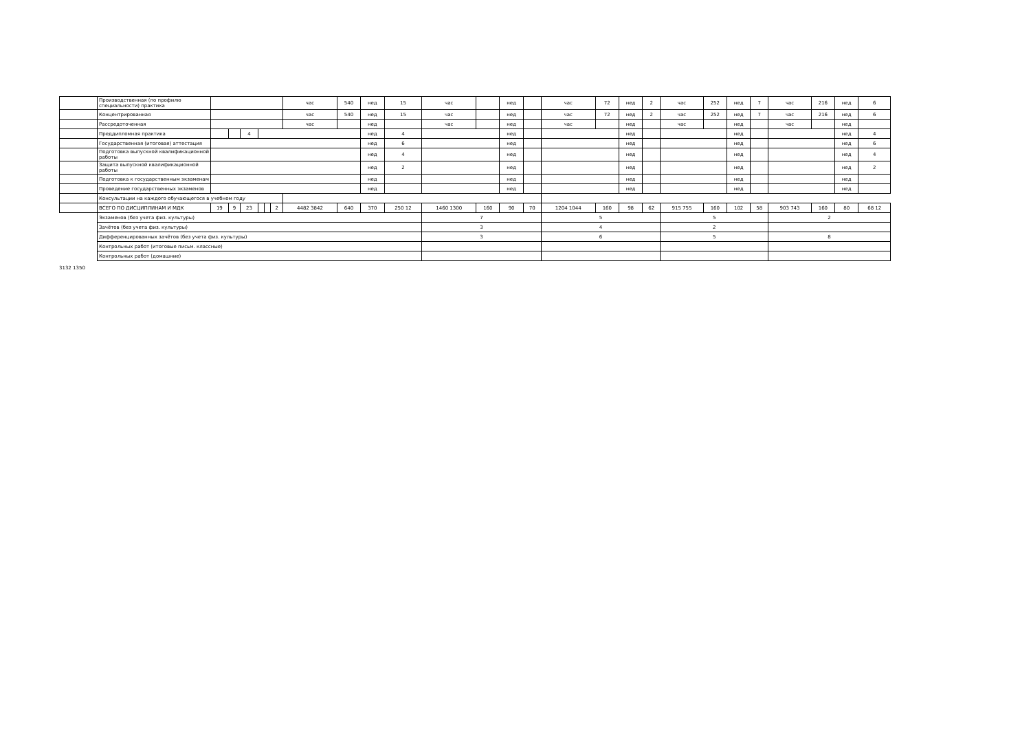| | Производственная (по профилю специальности) практика | | | | | | | час | 540 | нед | 15 | час | | нед | | час | 72 | нед | 2 | час | 252 | нед | 7 | час | 216 | нед | 6 |
| | Концентрированная | | | | | | | час | 540 | нед | 15 | час | | нед | | час | 72 | нед | 2 | час | 252 | нед | 7 | час | 216 | нед | 6 |
| | Рассредоточенная | | | | | | | час | | нед | | час | | нед | | час | | нед | | час | | нед | | час | | нед | |
| | Преддипломная практика | | | 4 | | | | | | нед | 4 | | | нед | | | | нед | | | | нед | | | | нед | 4 |
| | Государственная (итоговая) аттестация | | | | | | | | | нед | 6 | | | нед | | | | нед | | | | нед | | | | нед | 6 |
| | Подготовка выпускной квалификационной работы | | | | | | | | | нед | 4 | | | нед | | | | нед | | | | нед | | | | нед | 4 |
| | Защита выпускной квалификационной работы | | | | | | | | | нед | 2 | | | нед | | | | нед | | | | нед | | | | нед | 2 |
| | Подготовка к государственным экзаменам | | | | | | | | | нед | | | | нед | | | | нед | | | | нед | | | | нед | |
| | Проведение государственных экзаменов | | | | | | | | | нед | | | | нед | | | | нед | | | | нед | | | | нед | |
| | Консультации на каждого обучающегося в учебном году | | | | | | | | | | | | | | | | | | | | | | | | | | |
| | ВСЕГО ПО ДИСЦИПЛИНАМ И МДК | 19 | 9 | 23 | | | 2 | 4482 3842 | 640 | 370 | 250 12 | 1460 1300 | 160 | 90 | 70 | 1204 1044 | 160 | 98 | 62 | 915 755 | 160 | 102 | 58 | 903 743 | 160 | 80 | 68 12 |
| | Экзаменов (без учета физ. культуры) | | | | | | | | | | | 7 | | | | 5 | | | | 5 | | | | 2 | | | |
| | Зачётов (без учета физ. культуры) | | | | | | | | | | | 3 | | | | 4 | | | | 2 | | | | | | | |
| | Дифференцированных зачётов (без учета физ. культуры) | | | | | | | | | | | 3 | | | | 6 | | | | 5 | | | | 8 | | | |
| | Контрольных работ (итоговые письм. классные) | | | | | | | | | | | | | | | | | | | | | | | | | | |
| | Контрольных работ (домашние) | | | | | | | | | | | | | | | | | | | | | | | | | | |
3132 1350